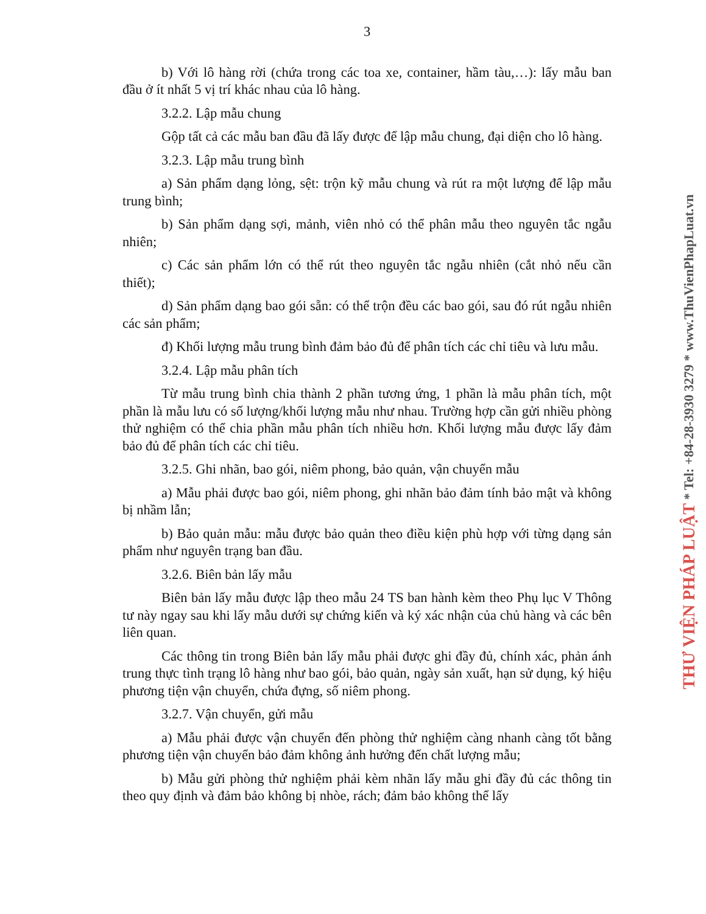3
b) Với lô hàng rời (chứa trong các toa xe, container, hầm tàu,…): lấy mẫu ban đầu ở ít nhất 5 vị trí khác nhau của lô hàng.
3.2.2. Lập mẫu chung
Gộp tất cả các mẫu ban đầu đã lấy được để lập mẫu chung, đại diện cho lô hàng.
3.2.3. Lập mẫu trung bình
a) Sản phẩm dạng lỏng, sệt: trộn kỹ mẫu chung và rút ra một lượng để lập mẫu trung bình;
b) Sản phẩm dạng sợi, mảnh, viên nhỏ có thể phân mẫu theo nguyên tắc ngẫu nhiên;
c) Các sản phẩm lớn có thể rút theo nguyên tắc ngẫu nhiên (cắt nhỏ nếu cần thiết);
d) Sản phẩm dạng bao gói sẵn: có thể trộn đều các bao gói, sau đó rút ngẫu nhiên các sản phẩm;
đ) Khối lượng mẫu trung bình đảm bảo đủ để phân tích các chỉ tiêu và lưu mẫu.
3.2.4. Lập mẫu phân tích
Từ mẫu trung bình chia thành 2 phần tương ứng, 1 phần là mẫu phân tích, một phần là mẫu lưu có số lượng/khối lượng mẫu như nhau. Trường hợp cần gửi nhiều phòng thử nghiệm có thể chia phần mẫu phân tích nhiều hơn. Khối lượng mẫu được lấy đảm bảo đủ để phân tích các chỉ tiêu.
3.2.5. Ghi nhãn, bao gói, niêm phong, bảo quản, vận chuyển mẫu
a) Mẫu phải được bao gói, niêm phong, ghi nhãn bảo đảm tính bảo mật và không bị nhầm lẫn;
b) Bảo quản mẫu: mẫu được bảo quản theo điều kiện phù hợp với từng dạng sản phẩm như nguyên trạng ban đầu.
3.2.6. Biên bản lấy mẫu
Biên bản lấy mẫu được lập theo mẫu 24 TS ban hành kèm theo Phụ lục V Thông tư này ngay sau khi lấy mẫu dưới sự chứng kiến và ký xác nhận của chủ hàng và các bên liên quan.
Các thông tin trong Biên bản lấy mẫu phải được ghi đầy đủ, chính xác, phản ánh trung thực tình trạng lô hàng như bao gói, bảo quản, ngày sản xuất, hạn sử dụng, ký hiệu phương tiện vận chuyển, chứa đựng, số niêm phong.
3.2.7. Vận chuyển, gửi mẫu
a) Mẫu phải được vận chuyển đến phòng thử nghiệm càng nhanh càng tốt bằng phương tiện vận chuyển bảo đảm không ảnh hưởng đến chất lượng mẫu;
b) Mẫu gửi phòng thử nghiệm phải kèm nhãn lấy mẫu ghi đầy đủ các thông tin theo quy định và đảm bảo không bị nhòe, rách; đảm bảo không thể lấy
THƯ VIỆN PHÁP LUẬT * Tel: +84-28-3930 3279 * www.ThuVienPhapLuat.vn